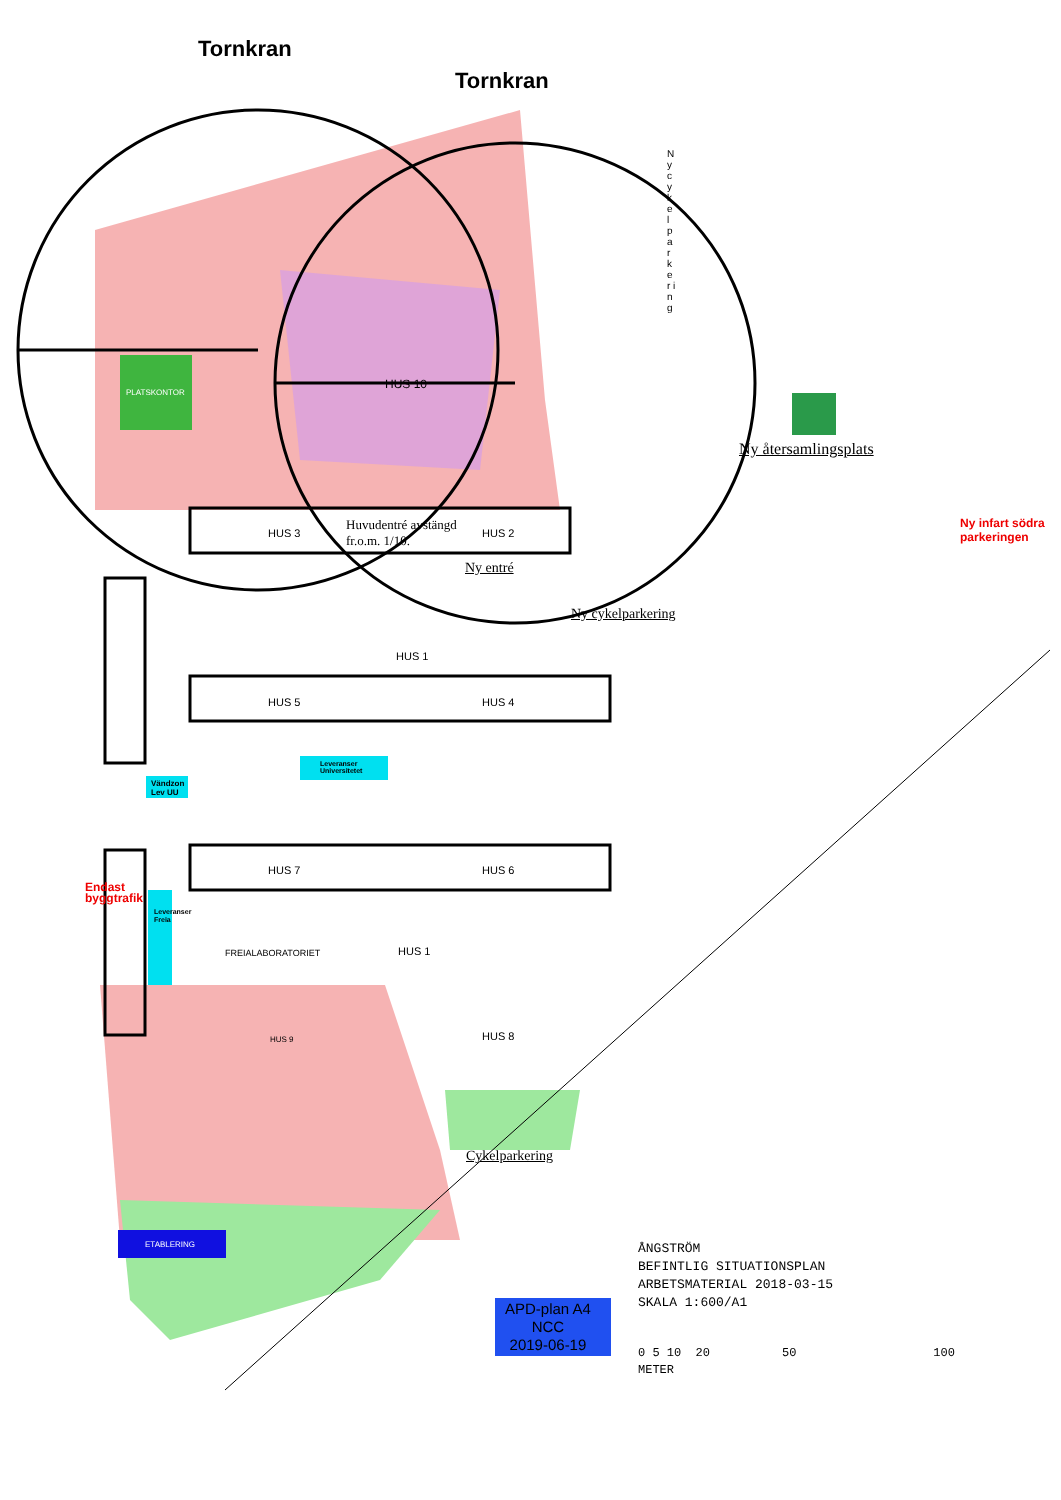Tornkran
Tornkran
N y c y k e l p a r k e r i n g
PLATSKONTOR
HUS 10
Ny återsamlingsplats
Ny infart södra
parkeringen
Huvudentré avstängd
fr.o.m. 1/10.
HUS 3 HUS 2
Ny entré
Ny cykelparkering
HUS 1
HUS 5 HUS 4
Leveranser
Universitetet
Vändzon
Lev UU
HUS 7 HUS 6
Endast byggtrafik
Leveranser Freia
FREIALABORATORIET HUS 1
HUS 8
HUS 9
Cykelparkering
ETABLERING
ÅNGSTRÖM
BEFINTLIG SITUATIONSPLAN
ARBETSMATERIAL 2018-03-15
SKALA 1:600/A1
APD-plan A4
NCC
2019-06-19
0 5 10 20 50 100
METER